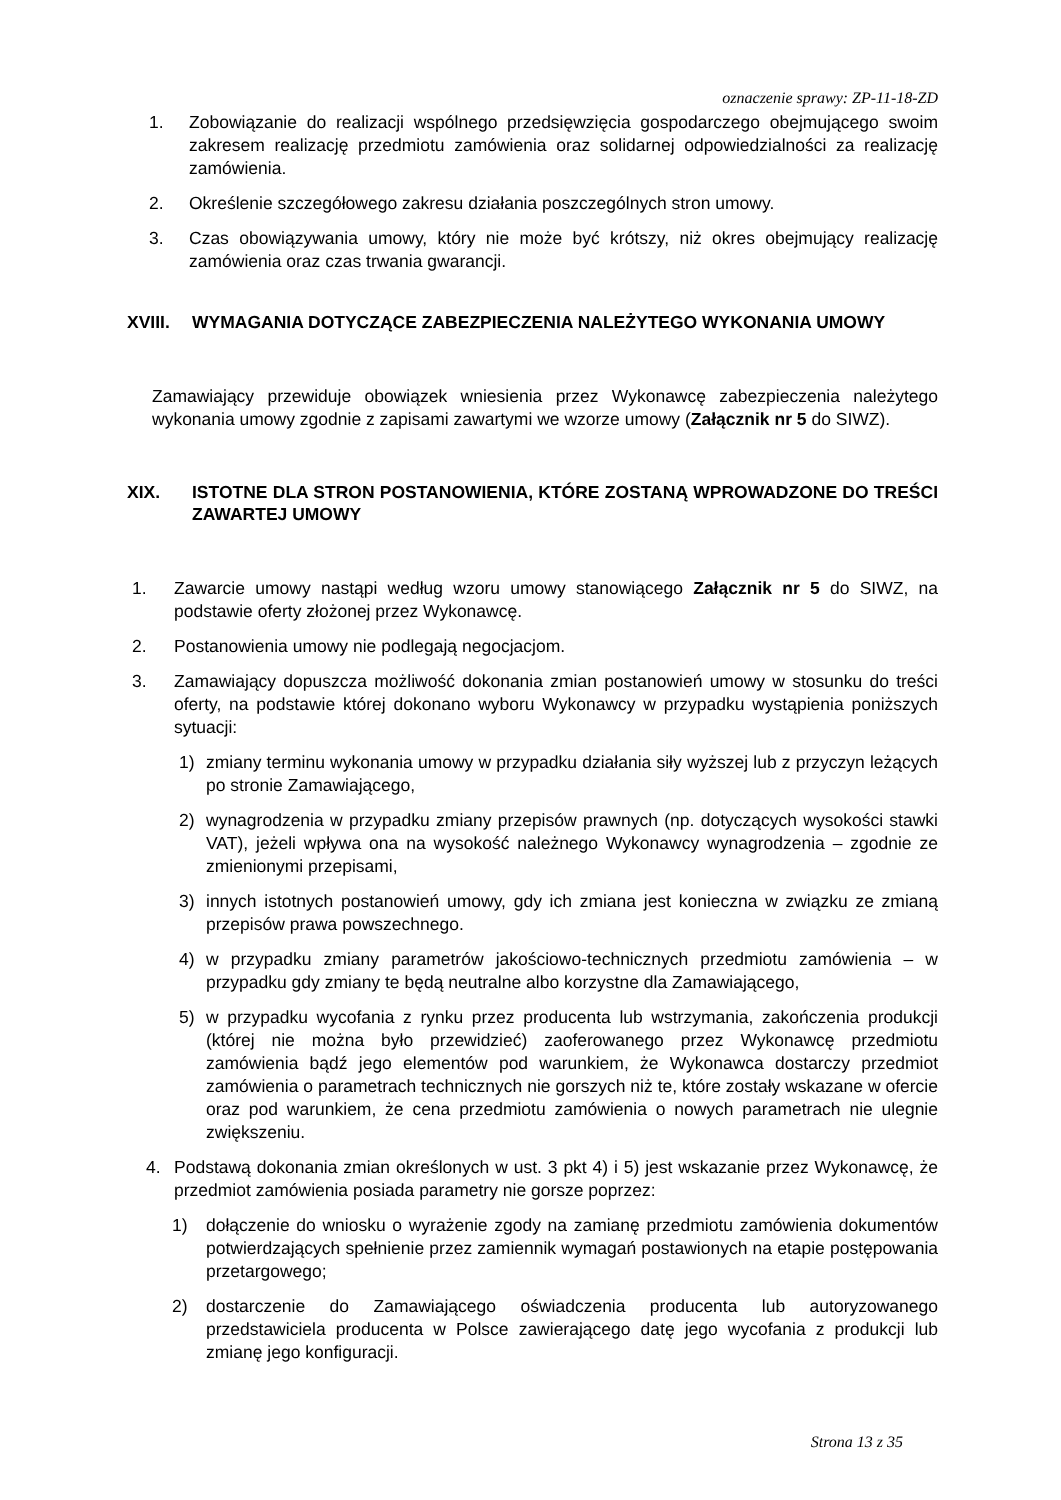oznaczenie sprawy: ZP-11-18-ZD
1. Zobowiązanie do realizacji wspólnego przedsięwzięcia gospodarczego obejmującego swoim zakresem realizację przedmiotu zamówienia oraz solidarnej odpowiedzialności za realizację zamówienia.
2. Określenie szczegółowego zakresu działania poszczególnych stron umowy.
3. Czas obowiązywania umowy, który nie może być krótszy, niż okres obejmujący realizację zamówienia oraz czas trwania gwarancji.
XVIII. WYMAGANIA DOTYCZĄCE ZABEZPIECZENIA NALEŻYTEGO WYKONANIA UMOWY
Zamawiający przewiduje obowiązek wniesienia przez Wykonawcę zabezpieczenia należytego wykonania umowy zgodnie z zapisami zawartymi we wzorze umowy (Załącznik nr 5 do SIWZ).
XIX. ISTOTNE DLA STRON POSTANOWIENIA, KTÓRE ZOSTANĄ WPROWADZONE DO TREŚCI ZAWARTEJ UMOWY
1. Zawarcie umowy nastąpi według wzoru umowy stanowiącego Załącznik nr 5 do SIWZ, na podstawie oferty złożonej przez Wykonawcę.
2. Postanowienia umowy nie podlegają negocjacjom.
3. Zamawiający dopuszcza możliwość dokonania zmian postanowień umowy w stosunku do treści oferty, na podstawie której dokonano wyboru Wykonawcy w przypadku wystąpienia poniższych sytuacji:
1) zmiany terminu wykonania umowy w przypadku działania siły wyższej lub z przyczyn leżących po stronie Zamawiającego,
2) wynagrodzenia w przypadku zmiany przepisów prawnych (np. dotyczących wysokości stawki VAT), jeżeli wpływa ona na wysokość należnego Wykonawcy wynagrodzenia – zgodnie ze zmienionymi przepisami,
3) innych istotnych postanowień umowy, gdy ich zmiana jest konieczna w związku ze zmianą przepisów prawa powszechnego.
4) w przypadku zmiany parametrów jakościowo-technicznych przedmiotu zamówienia – w przypadku gdy zmiany te będą neutralne albo korzystne dla Zamawiającego,
5) w przypadku wycofania z rynku przez producenta lub wstrzymania, zakończenia produkcji (której nie można było przewidzieć) zaoferowanego przez Wykonawcę przedmiotu zamówienia bądź jego elementów pod warunkiem, że Wykonawca dostarczy przedmiot zamówienia o parametrach technicznych nie gorszych niż te, które zostały wskazane w ofercie oraz pod warunkiem, że cena przedmiotu zamówienia o nowych parametrach nie ulegnie zwiększeniu.
4. Podstawą dokonania zmian określonych w ust. 3 pkt 4) i 5) jest wskazanie przez Wykonawcę, że przedmiot zamówienia posiada parametry nie gorsze poprzez:
1) dołączenie do wniosku o wyrażenie zgody na zamianę przedmiotu zamówienia dokumentów potwierdzających spełnienie przez zamiennik wymagań postawionych na etapie postępowania przetargowego;
2) dostarczenie do Zamawiającego oświadczenia producenta lub autoryzowanego przedstawiciela producenta w Polsce zawierającego datę jego wycofania z produkcji lub zmianę jego konfiguracji.
Strona 13 z 35